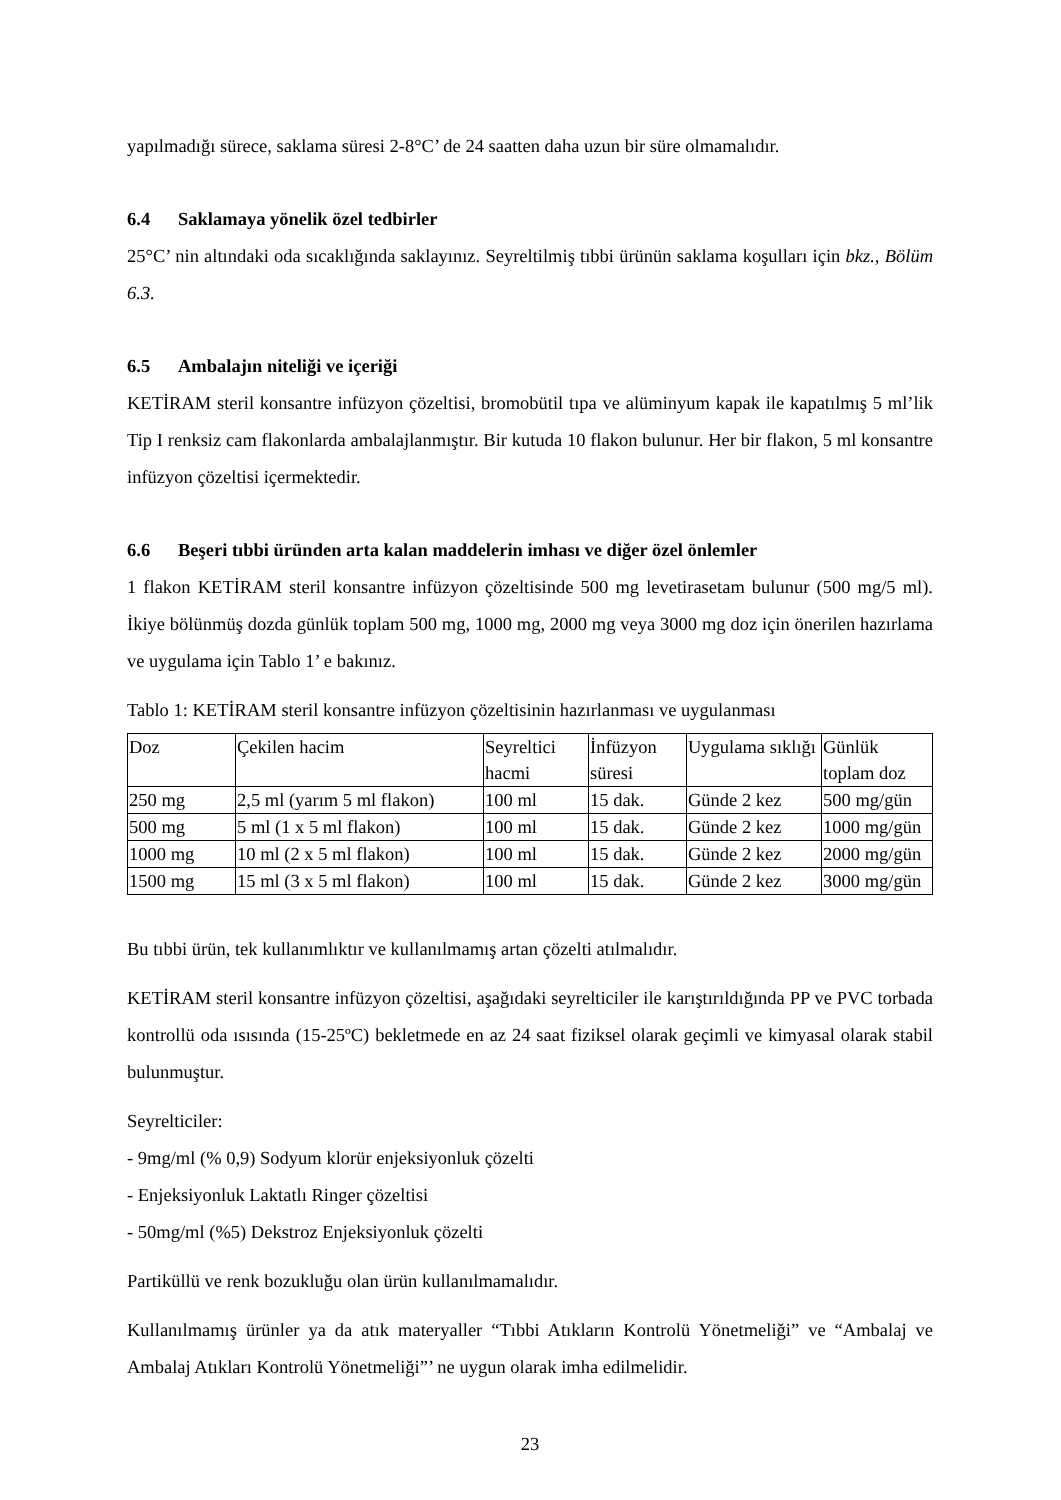yapılmadığı sürece, saklama süresi 2-8°C’ de 24 saatten daha uzun bir süre olmamalıdır.
6.4 Saklamaya yönelik özel tedbirler
25°C’ nin altındaki oda sıcaklığında saklayınız. Seyreltilmiş tıbbi ürünün saklama koşulları için bkz., Bölüm 6.3.
6.5 Ambalajın niteliği ve içeriği
KETİRAM steril konsantre infüzyon çözeltisi, bromobütil tıpa ve alüminyum kapak ile kapatılmış 5 ml’lik Tip I renksiz cam flakonlarda ambalajlanmıştır. Bir kutuda 10 flakon bulunur. Her bir flakon, 5 ml konsantre infüzyon çözeltisi içermektedir.
6.6 Beşeri tıbbi üründen arta kalan maddelerin imhası ve diğer özel önlemler
1 flakon KETİRAM steril konsantre infüzyon çözeltisinde 500 mg levetirasetam bulunur (500 mg/5 ml). İkiye bölünmüş dozda günlük toplam 500 mg, 1000 mg, 2000 mg veya 3000 mg doz için önerilen hazırlama ve uygulama için Tablo 1’ e bakınız.
Tablo 1: KETİRAM steril konsantre infüzyon çözeltisinin hazırlanması ve uygulanması
| Doz | Çekilen hacim | Seyreltici hacmi | İnfüzyon süresi | Uygulama sıklığı | Günlük toplam doz |
| 250 mg | 2,5 ml (yarım 5 ml flakon) | 100 ml | 15 dak. | Günde 2 kez | 500 mg/gün |
| 500 mg | 5 ml (1 x 5 ml flakon) | 100 ml | 15 dak. | Günde 2 kez | 1000 mg/gün |
| 1000 mg | 10 ml (2 x 5 ml flakon) | 100 ml | 15 dak. | Günde 2 kez | 2000 mg/gün |
| 1500 mg | 15 ml (3 x 5 ml flakon) | 100 ml | 15 dak. | Günde 2 kez | 3000 mg/gün |
Bu tıbbi ürün, tek kullanımlıktır ve kullanılmamış artan çözelti atılmalıdır.
KETİRAM steril konsantre infüzyon çözeltisi, aşağıdaki seyrelticiler ile karıştırıldığında PP ve PVC torbada kontrollü oda ısısında (15-25ºC) bekletmede en az 24 saat fiziksel olarak geçimli ve kimyasal olarak stabil bulunmuştur.
Seyrelticiler:
- 9mg/ml (% 0,9) Sodyum klorür enjeksiyonluk çözelti
- Enjeksiyonluk Laktatlı Ringer çözeltisi
- 50mg/ml (%5) Dekstroz Enjeksiyonluk çözelti
Partiküllü ve renk bozukluğu olan ürün kullanılmamalıdır.
Kullanılmamış ürünler ya da atık materyaller “Tıbbi Atıkların Kontrolü Yönetmeliği” ve “Ambalaj ve Ambalaj Atıkları Kontrolü Yönetmeliği”’ ne uygun olarak imha edilmelidir.
23